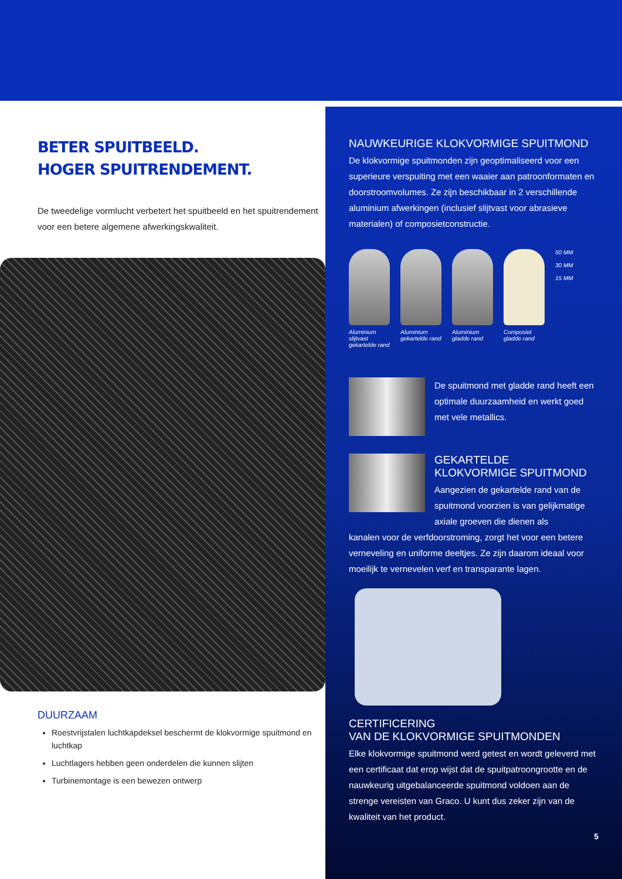BETER SPUITBEELD.
HOGER SPUITRENDEMENT.
De tweedelige vormlucht verbetert het spuitbeeld en het spuitrendement voor een betere algemene afwerkingskwaliteit.
DUURZAAM
Roestvrijstalen luchtkapdeksel beschermt de klokvormige spuitmond en luchtkap
Luchtlagers hebben geen onderdelen die kunnen slijten
Turbinemontage is een bewezen ontwerp
NAUWKEURIGE KLOKVORMIGE SPUITMOND
De klokvormige spuitmonden zijn geoptimaliseerd voor een superieure verspuiting met een waaier aan patroonformaten en doorstroomvolumes. Ze zijn beschikbaar in 2 verschillende aluminium afwerkingen (inclusief slijtvast voor abrasieve materialen) of composietconstructie.
Aluminium slijtvast gekartelde rand
Aluminium gekartelde rand
Aluminium gladde rand
Composiet gladde rand
50 MM
30 MM
15 MM
De spuitmond met gladde rand heeft een optimale duurzaamheid en werkt goed met vele metallics.
GEKARTELDE
KLOKVORMIGE SPUITMOND
Aangezien de gekartelde rand van de spuitmond voorzien is van gelijkmatige axiale groeven die dienen als
kanalen voor de verfdoorstroming, zorgt het voor een betere verneveling en uniforme deeltjes. Ze zijn daarom ideaal voor moeilijk te vernevelen verf en transparante lagen.
CERTIFICERING
VAN DE KLOKVORMIGE SPUITMONDEN
Elke klokvormige spuitmond werd getest en wordt geleverd met een certificaat dat erop wijst dat de spuitpatroongrootte en de nauwkeurig uitgebalanceerde spuitmond voldoen aan de strenge vereisten van Graco. U kunt dus zeker zijn van de kwaliteit van het product.
5